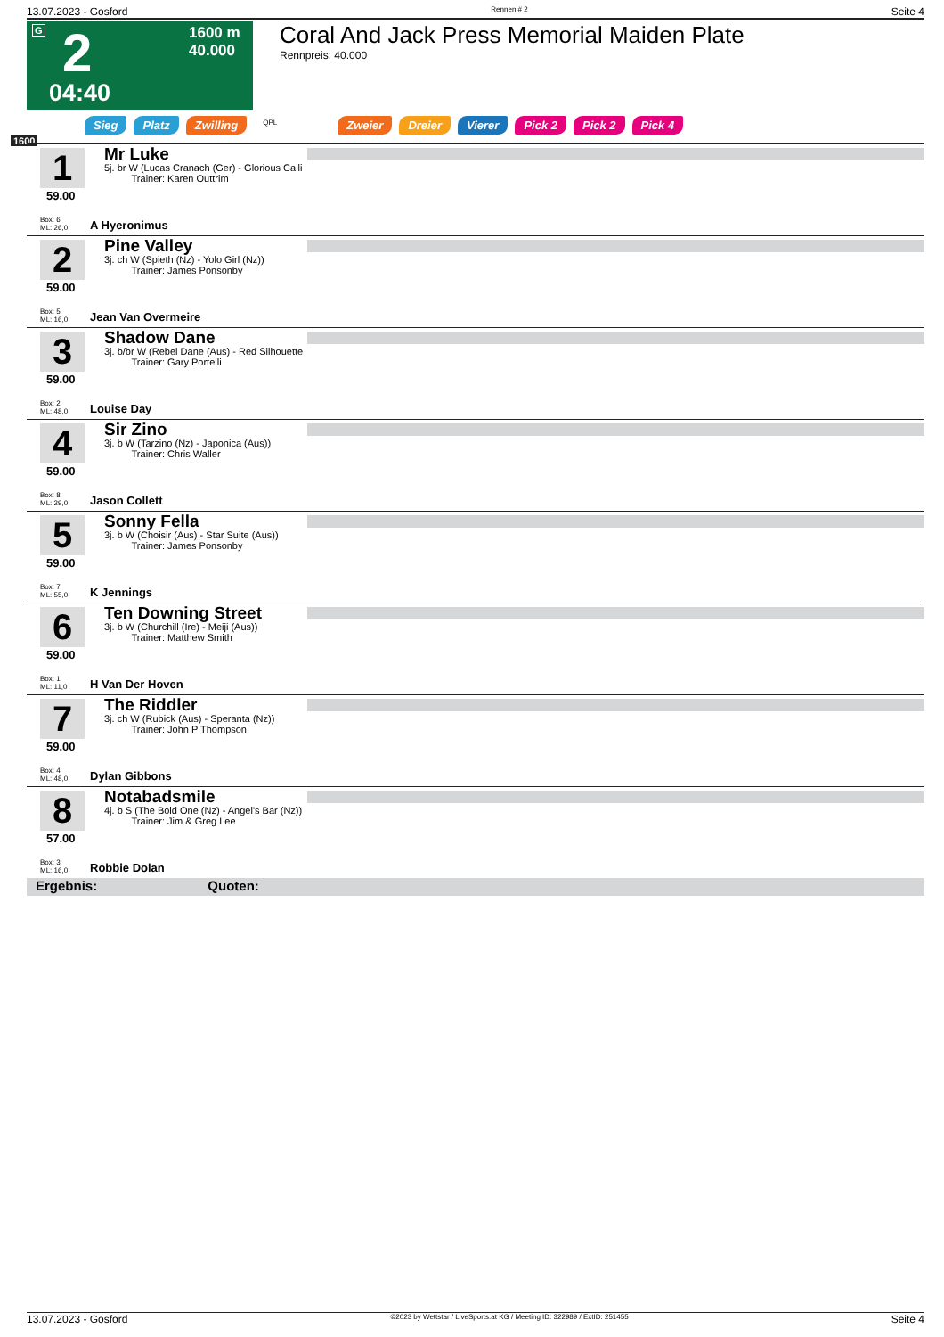13.07.2023 - Gosford Rennen # 2 Seite 4
G 2
1600 m
40.000
04:40
Coral And Jack Press Memorial Maiden Plate
Rennpreis: 40.000
Sieg Platz Zwilling QPL Zweier Dreier Vierer Pick 2 Pick 2 Pick 4
1600
1
59.00
Box: 6
ML: 26,0
Mr Luke
5j. br W (Lucas Cranach (Ger) - Glorious Calli
Trainer: Karen Outtrim
A Hyeronimus
2
59.00
Box: 5
ML: 16,0
Pine Valley
3j. ch W (Spieth (Nz) - Yolo Girl (Nz))
Trainer: James Ponsonby
Jean Van Overmeire
3
59.00
Box: 2
ML: 48,0
Shadow Dane
3j. b/br W (Rebel Dane (Aus) - Red Silhouette
Trainer: Gary Portelli
Louise Day
4
59.00
Box: 8
ML: 29,0
Sir Zino
3j. b W (Tarzino (Nz) - Japonica (Aus))
Trainer: Chris Waller
Jason Collett
5
59.00
Box: 7
ML: 55,0
Sonny Fella
3j. b W (Choisir (Aus) - Star Suite (Aus))
Trainer: James Ponsonby
K Jennings
6
59.00
Box: 1
ML: 11,0
Ten Downing Street
3j. b W (Churchill (Ire) - Meiji (Aus))
Trainer: Matthew Smith
H Van Der Hoven
7
59.00
Box: 4
ML: 48,0
The Riddler
3j. ch W (Rubick (Aus) - Speranta (Nz))
Trainer: John P Thompson
Dylan Gibbons
8
57.00
Box: 3
ML: 16,0
Notabadsmile
4j. b S (The Bold One (Nz) - Angel's Bar (Nz))
Trainer: Jim & Greg Lee
Robbie Dolan
Ergebnis: Quoten:
13.07.2023 - Gosford ©2023 by Wettstar / LiveSports.at KG / Meeting ID: 322989 / ExtID: 251455 Seite 4